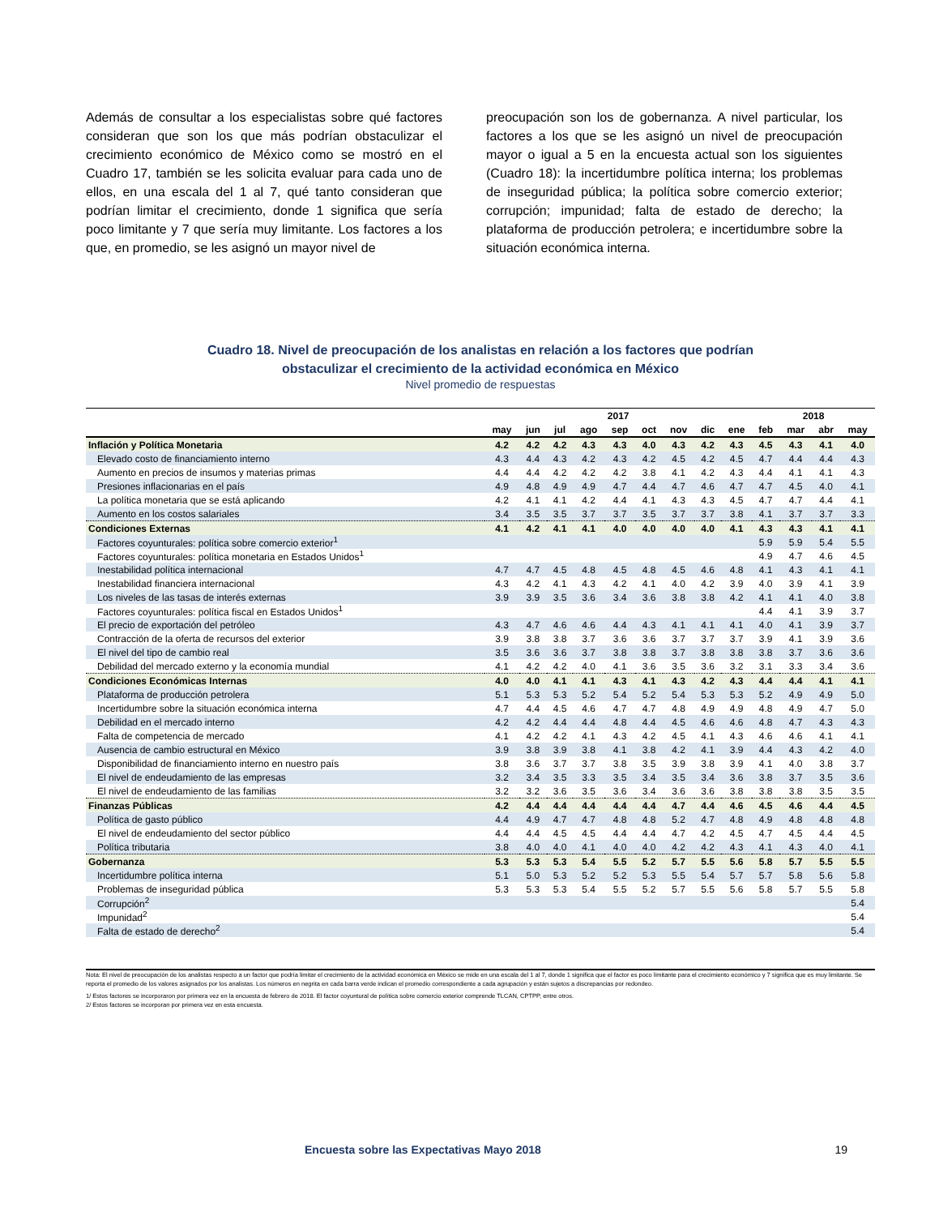Además de consultar a los especialistas sobre qué factores consideran que son los que más podrían obstaculizar el crecimiento económico de México como se mostró en el Cuadro 17, también se les solicita evaluar para cada uno de ellos, en una escala del 1 al 7, qué tanto consideran que podrían limitar el crecimiento, donde 1 significa que sería poco limitante y 7 que sería muy limitante. Los factores a los que, en promedio, se les asignó un mayor nivel de
preocupación son los de gobernanza. A nivel particular, los factores a los que se les asignó un nivel de preocupación mayor o igual a 5 en la encuesta actual son los siguientes (Cuadro 18): la incertidumbre política interna; los problemas de inseguridad pública; la política sobre comercio exterior; corrupción; impunidad; falta de estado de derecho; la plataforma de producción petrolera; e incertidumbre sobre la situación económica interna.
Cuadro 18. Nivel de preocupación de los analistas en relación a los factores que podrían
obstaculizar el crecimiento de la actividad económica en México
Nivel promedio de respuestas
| | 2017 | | | | | | | | | 2018 | | | |
| --- | --- | --- | --- | --- | --- | --- | --- | --- | --- | --- | --- | --- | --- |
| | may | jun | jul | ago | sep | oct | nov | dic | ene | feb | mar | abr | may |
| Inflación y Política Monetaria | 4.2 | 4.2 | 4.2 | 4.3 | 4.3 | 4.0 | 4.3 | 4.2 | 4.3 | 4.5 | 4.3 | 4.1 | 4.0 |
| Elevado costo de financiamiento interno | 4.3 | 4.4 | 4.3 | 4.2 | 4.3 | 4.2 | 4.5 | 4.2 | 4.5 | 4.7 | 4.4 | 4.4 | 4.3 |
| Aumento en precios de insumos y materias primas | 4.4 | 4.4 | 4.2 | 4.2 | 4.2 | 3.8 | 4.1 | 4.2 | 4.3 | 4.4 | 4.1 | 4.1 | 4.3 |
| Presiones inflacionarias en el país | 4.9 | 4.8 | 4.9 | 4.9 | 4.7 | 4.4 | 4.7 | 4.6 | 4.7 | 4.7 | 4.5 | 4.0 | 4.1 |
| La política monetaria que se está aplicando | 4.2 | 4.1 | 4.1 | 4.2 | 4.4 | 4.1 | 4.3 | 4.3 | 4.5 | 4.7 | 4.7 | 4.4 | 4.1 |
| Aumento en los costos salariales | 3.4 | 3.5 | 3.5 | 3.7 | 3.7 | 3.5 | 3.7 | 3.7 | 3.8 | 4.1 | 3.7 | 3.7 | 3.3 |
| Condiciones Externas | 4.1 | 4.2 | 4.1 | 4.1 | 4.0 | 4.0 | 4.0 | 4.0 | 4.1 | 4.3 | 4.3 | 4.1 | 4.1 |
| Factores coyunturales: política sobre comercio exterior<sup>1</sup> | | | | | | | | | | 5.9 | 5.9 | 5.4 | 5.5 |
| Factores coyunturales: política monetaria en Estados Unidos<sup>1</sup> | | | | | | | | | | 4.9 | 4.7 | 4.6 | 4.5 |
| Inestabilidad política internacional | 4.7 | 4.7 | 4.5 | 4.8 | 4.5 | 4.8 | 4.5 | 4.6 | 4.8 | 4.1 | 4.3 | 4.1 | 4.1 |
| Inestabilidad financiera internacional | 4.3 | 4.2 | 4.1 | 4.3 | 4.2 | 4.1 | 4.0 | 4.2 | 3.9 | 4.0 | 3.9 | 4.1 | 3.9 |
| Los niveles de las tasas de interés externas | 3.9 | 3.9 | 3.5 | 3.6 | 3.4 | 3.6 | 3.8 | 3.8 | 4.2 | 4.1 | 4.1 | 4.0 | 3.8 |
| Factores coyunturales: política fiscal en Estados Unidos<sup>1</sup> | | | | | | | | | | 4.4 | 4.1 | 3.9 | 3.7 |
| El precio de exportación del petróleo | 4.3 | 4.7 | 4.6 | 4.6 | 4.4 | 4.3 | 4.1 | 4.1 | 4.1 | 4.0 | 4.1 | 3.9 | 3.7 |
| Contracción de la oferta de recursos del exterior | 3.9 | 3.8 | 3.8 | 3.7 | 3.6 | 3.6 | 3.7 | 3.7 | 3.7 | 3.9 | 4.1 | 3.9 | 3.6 |
| El nivel del tipo de cambio real | 3.5 | 3.6 | 3.6 | 3.7 | 3.8 | 3.8 | 3.7 | 3.8 | 3.8 | 3.8 | 3.7 | 3.6 | 3.6 |
| Debilidad del mercado externo y la economía mundial | 4.1 | 4.2 | 4.2 | 4.0 | 4.1 | 3.6 | 3.5 | 3.6 | 3.2 | 3.1 | 3.3 | 3.4 | 3.6 |
| Condiciones Económicas Internas | 4.0 | 4.0 | 4.1 | 4.1 | 4.3 | 4.1 | 4.3 | 4.2 | 4.3 | 4.4 | 4.4 | 4.1 | 4.1 |
| Plataforma de producción petrolera | 5.1 | 5.3 | 5.3 | 5.2 | 5.4 | 5.2 | 5.4 | 5.3 | 5.3 | 5.2 | 4.9 | 4.9 | 5.0 |
| Incertidumbre sobre la situación económica interna | 4.7 | 4.4 | 4.5 | 4.6 | 4.7 | 4.7 | 4.8 | 4.9 | 4.9 | 4.8 | 4.9 | 4.7 | 5.0 |
| Debilidad en el mercado interno | 4.2 | 4.2 | 4.4 | 4.4 | 4.8 | 4.4 | 4.5 | 4.6 | 4.6 | 4.8 | 4.7 | 4.3 | 4.3 |
| Falta de competencia de mercado | 4.1 | 4.2 | 4.2 | 4.1 | 4.3 | 4.2 | 4.5 | 4.1 | 4.3 | 4.6 | 4.6 | 4.1 | 4.1 |
| Ausencia de cambio estructural en México | 3.9 | 3.8 | 3.9 | 3.8 | 4.1 | 3.8 | 4.2 | 4.1 | 3.9 | 4.4 | 4.3 | 4.2 | 4.0 |
| Disponibilidad de financiamiento interno en nuestro país | 3.8 | 3.6 | 3.7 | 3.7 | 3.8 | 3.5 | 3.9 | 3.8 | 3.9 | 4.1 | 4.0 | 3.8 | 3.7 |
| El nivel de endeudamiento de las empresas | 3.2 | 3.4 | 3.5 | 3.3 | 3.5 | 3.4 | 3.5 | 3.4 | 3.6 | 3.8 | 3.7 | 3.5 | 3.6 |
| El nivel de endeudamiento de las familias | 3.2 | 3.2 | 3.6 | 3.5 | 3.6 | 3.4 | 3.6 | 3.6 | 3.8 | 3.8 | 3.8 | 3.5 | 3.5 |
| Finanzas Públicas | 4.2 | 4.4 | 4.4 | 4.4 | 4.4 | 4.4 | 4.7 | 4.4 | 4.6 | 4.5 | 4.6 | 4.4 | 4.5 |
| Política de gasto público | 4.4 | 4.9 | 4.7 | 4.7 | 4.8 | 4.8 | 5.2 | 4.7 | 4.8 | 4.9 | 4.8 | 4.8 | 4.8 |
| El nivel de endeudamiento del sector público | 4.4 | 4.4 | 4.5 | 4.5 | 4.4 | 4.4 | 4.7 | 4.2 | 4.5 | 4.7 | 4.5 | 4.4 | 4.5 |
| Política tributaria | 3.8 | 4.0 | 4.0 | 4.1 | 4.0 | 4.0 | 4.2 | 4.2 | 4.3 | 4.1 | 4.3 | 4.0 | 4.1 |
| Gobernanza | 5.3 | 5.3 | 5.3 | 5.4 | 5.5 | 5.2 | 5.7 | 5.5 | 5.6 | 5.8 | 5.7 | 5.5 | 5.5 |
| Incertidumbre política interna | 5.1 | 5.0 | 5.3 | 5.2 | 5.2 | 5.3 | 5.5 | 5.4 | 5.7 | 5.7 | 5.8 | 5.6 | 5.8 |
| Problemas de inseguridad pública | 5.3 | 5.3 | 5.3 | 5.4 | 5.5 | 5.2 | 5.7 | 5.5 | 5.6 | 5.8 | 5.7 | 5.5 | 5.8 |
| Corrupción<sup>2</sup> | | | | | | | | | | | | | 5.4 |
| Impunidad<sup>2</sup> | | | | | | | | | | | | | 5.4 |
| Falta de estado de derecho<sup>2</sup> | | | | | | | | | | | | | 5.4 |
Nota: El nivel de preocupación de los analistas respecto a un factor que podría limitar el crecimiento de la actividad económica en México se mide en una escala del 1 al 7, donde 1 significa que el factor es poco limitante para el crecimiento económico y 7 significa que es muy limitante. Se reporta el promedio de los valores asignados por los analistas. Los números en negrita en cada barra verde indican el promedio correspondiente a cada agrupación y están sujetos a discrepancias por redondeo.
1/ Estos factores se incorporaron por primera vez en la encuesta de febrero de 2018. El factor coyuntural de política sobre comercio exterior comprende TLCAN, CPTPP, entre otros.
2/ Estos factores se incorporan por primera vez en esta encuesta.
Encuesta sobre las Expectativas Mayo 2018 19